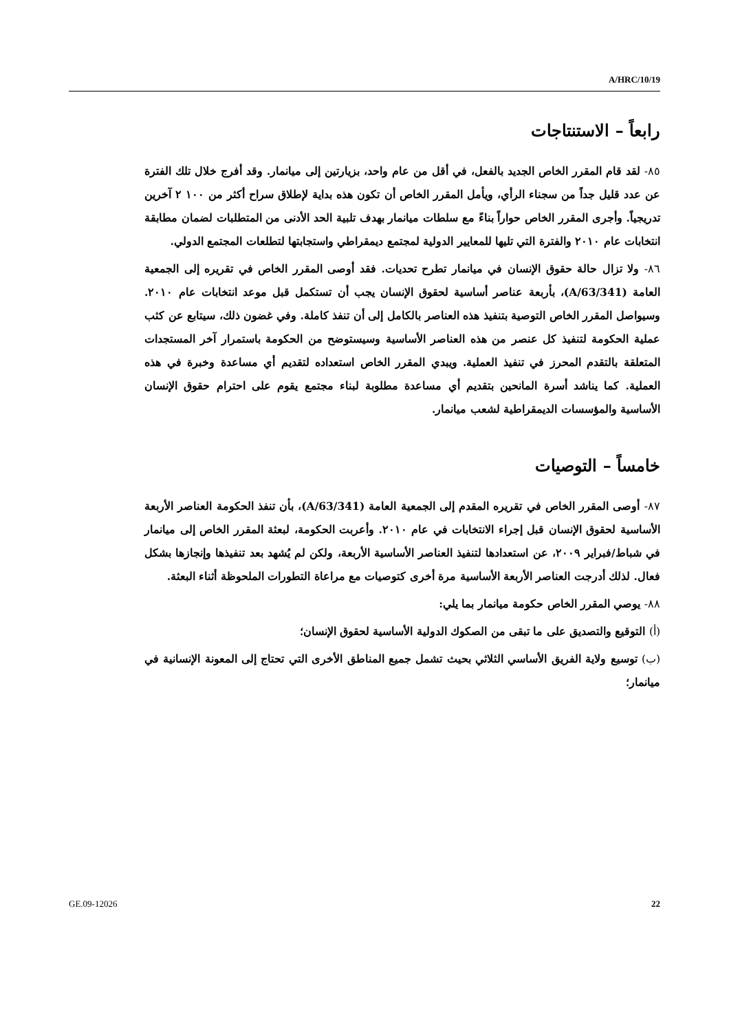A/HRC/10/19
رابعاً – الاستنتاجات
٨٥- لقد قام المقرر الخاص الجديد بالفعل، في أقل من عام واحد، بزيارتين إلى ميانمار. وقد أفرج خلال تلك الفترة عن عدد قليل جداً من سجناء الرأي، ويأمل المقرر الخاص أن تكون هذه بداية لإطلاق سراح أكثر من ١٠٠ ٢ آخرين تدريجياً. وأجرى المقرر الخاص حواراً بناءً مع سلطات ميانمار بهدف تلبية الحد الأدنى من المتطلبات لضمان مطابقة انتخابات عام ٢٠١٠ والفترة التي تليها للمعايير الدولية لمجتمع ديمقراطي واستجابتها لتطلعات المجتمع الدولي.
٨٦- ولا تزال حالة حقوق الإنسان في ميانمار تطرح تحديات. فقد أوصى المقرر الخاص في تقريره إلى الجمعية العامة (A/63/341)، بأربعة عناصر أساسية لحقوق الإنسان يجب أن تستكمل قبل موعد انتخابات عام ٢٠١٠. وسيواصل المقرر الخاص التوصية بتنفيذ هذه العناصر بالكامل إلى أن تنفذ كاملة. وفي غضون ذلك، سيتابع عن كثب عملية الحكومة لتنفيذ كل عنصر من هذه العناصر الأساسية وسيستوضح من الحكومة باستمرار آخر المستجدات المتعلقة بالتقدم المحرز في تنفيذ العملية. ويبدي المقرر الخاص استعداده لتقديم أي مساعدة وخبرة في هذه العملية. كما يناشد أسرة المانحين بتقديم أي مساعدة مطلوبة لبناء مجتمع يقوم على احترام حقوق الإنسان الأساسية والمؤسسات الديمقراطية لشعب ميانمار.
خامساً – التوصيات
٨٧- أوصى المقرر الخاص في تقريره المقدم إلى الجمعية العامة (A/63/341)، بأن تنفذ الحكومة العناصر الأربعة الأساسية لحقوق الإنسان قبل إجراء الانتخابات في عام ٢٠١٠. وأعربت الحكومة، لبعثة المقرر الخاص إلى ميانمار في شباط/فبراير ٢٠٠٩، عن استعدادها لتنفيذ العناصر الأساسية الأربعة، ولكن لم يُشهد بعد تنفيذها وإنجازها بشكل فعال. لذلك أدرجت العناصر الأربعة الأساسية مرة أخرى كتوصيات مع مراعاة التطورات الملحوظة أثناء البعثة.
٨٨- يوصي المقرر الخاص حكومة ميانمار بما يلي:
(أ) التوقيع والتصديق على ما تبقى من الصكوك الدولية الأساسية لحقوق الإنسان؛
(ب) توسيع ولاية الفريق الأساسي الثلاثي بحيث تشمل جميع المناطق الأخرى التي تحتاج إلى المعونة الإنسانية في ميانمار؛
GE.09-12026 22